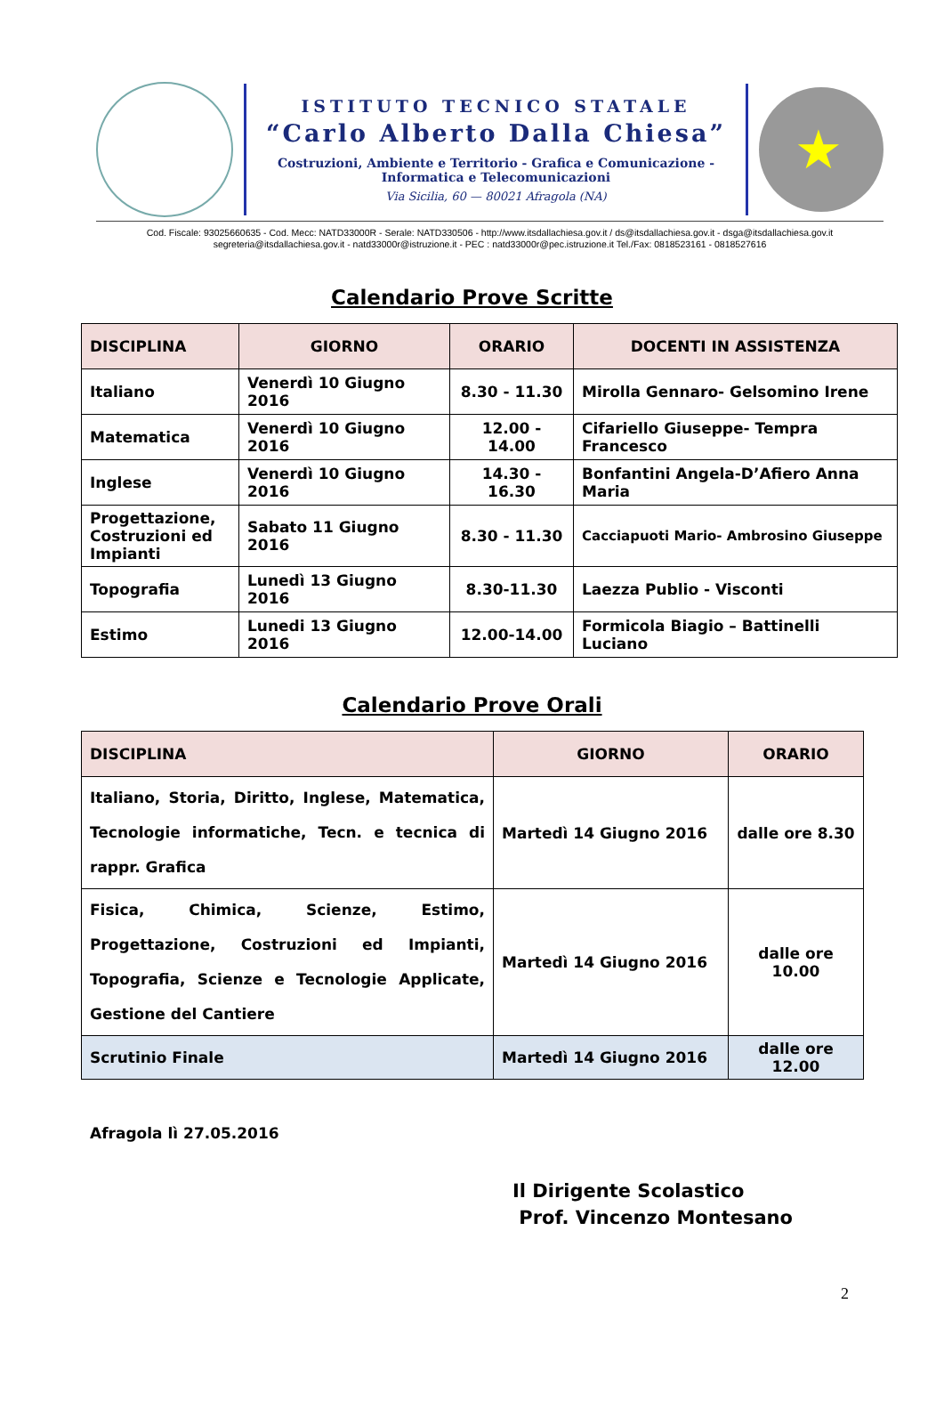ISTITUTO TECNICO STATALE
“Carlo Alberto Dalla Chiesa”
Costruzioni, Ambiente e Territorio - Grafica e Comunicazione -
Informatica e Telecomunicazioni
Via Sicilia, 60 — 80021 Afragola (NA)
★
Cod. Fiscale: 93025660635 - Cod. Mecc: NATD33000R - Serale: NATD330506 - http://www.itsdallachiesa.gov.it / ds@itsdallachiesa.gov.it - dsga@itsdallachiesa.gov.it
segreteria@itsdallachiesa.gov.it - natd33000r@istruzione.it - PEC : natd33000r@pec.istruzione.it Tel./Fax: 0818523161 - 0818527616
Calendario Prove Scritte
| DISCIPLINA | GIORNO | ORARIO | DOCENTI IN ASSISTENZA |
| --- | --- | --- | --- |
| Italiano | Venerdì 10 Giugno 2016 | 8.30 - 11.30 | Mirolla Gennaro- Gelsomino Irene |
| Matematica | Venerdì 10 Giugno 2016 | 12.00 - 14.00 | Cifariello Giuseppe- Tempra Francesco |
| Inglese | Venerdì 10 Giugno 2016 | 14.30 - 16.30 | Bonfantini Angela-D’Afiero Anna Maria |
| Progettazione, Costruzioni ed Impianti | Sabato 11 Giugno 2016 | 8.30 - 11.30 | Cacciapuoti Mario- Ambrosino Giuseppe |
| Topografia | Lunedì 13 Giugno 2016 | 8.30-11.30 | Laezza Publio - Visconti |
| Estimo | Lunedi 13 Giugno 2016 | 12.00-14.00 | Formicola Biagio – Battinelli Luciano |
Calendario Prove Orali
| DISCIPLINA | GIORNO | ORARIO |
| --- | --- | --- |
| Italiano, Storia, Diritto, Inglese, Matematica, Tecnologie informatiche, Tecn. e tecnica di rappr. Grafica | Martedì 14 Giugno 2016 | dalle ore 8.30 |
| Fisica, Chimica, Scienze, Estimo, Progettazione, Costruzioni ed Impianti, Topografia, Scienze e Tecnologie Applicate, Gestione del Cantiere | Martedì 14 Giugno 2016 | dalle ore 10.00 |
| Scrutinio Finale | Martedì 14 Giugno 2016 | dalle ore 12.00 |
Afragola lì 27.05.2016
Il Dirigente Scolastico
Prof. Vincenzo Montesano
2